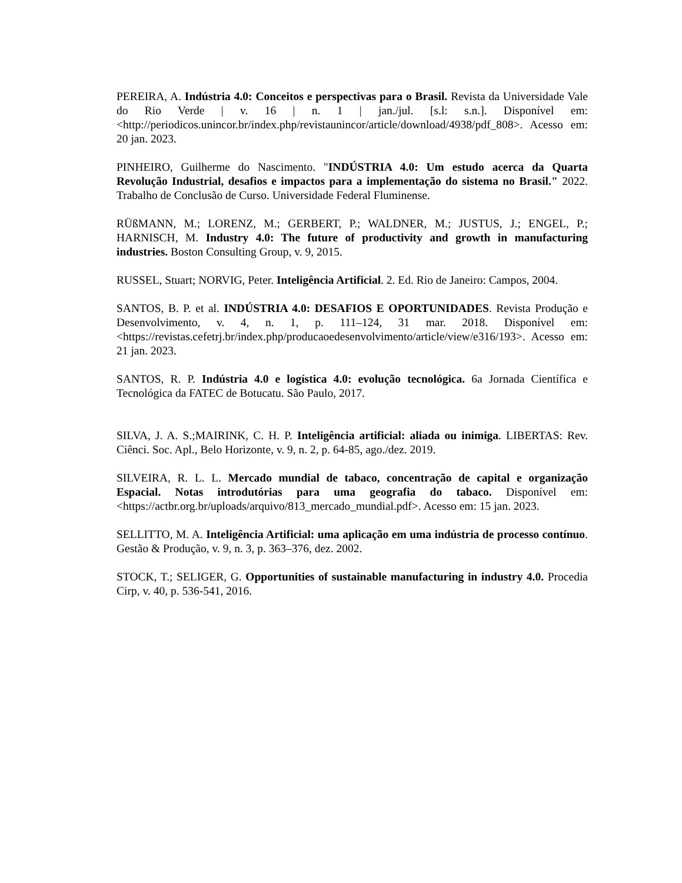PEREIRA, A. Indústria 4.0: Conceitos e perspectivas para o Brasil. Revista da Universidade Vale do Rio Verde | v. 16 | n. 1 | jan./jul. [s.l: s.n.]. Disponível em: <http://periodicos.unincor.br/index.php/revistaunincor/article/download/4938/pdf_808>. Acesso em: 20 jan. 2023.
PINHEIRO, Guilherme do Nascimento. "INDÚSTRIA 4.0: Um estudo acerca da Quarta Revolução Industrial, desafios e impactos para a implementação do sistema no Brasil." 2022. Trabalho de Conclusão de Curso. Universidade Federal Fluminense.
RÜßMANN, M.; LORENZ, M.; GERBERT, P.; WALDNER, M.; JUSTUS, J.; ENGEL, P.; HARNISCH, M. Industry 4.0: The future of productivity and growth in manufacturing industries. Boston Consulting Group, v. 9, 2015.
RUSSEL, Stuart; NORVIG, Peter. Inteligência Artificial. 2. Ed. Rio de Janeiro: Campos, 2004.
SANTOS, B. P. et al. INDÚSTRIA 4.0: DESAFIOS E OPORTUNIDADES. Revista Produção e Desenvolvimento, v. 4, n. 1, p. 111–124, 31 mar. 2018. Disponível em: <https://revistas.cefetrj.br/index.php/producaoedesenvolvimento/article/view/e316/193>. Acesso em: 21 jan. 2023.
SANTOS, R. P. Indústria 4.0 e logística 4.0: evolução tecnológica. 6a Jornada Científica e Tecnológica da FATEC de Botucatu. São Paulo, 2017.
SILVA, J. A. S.;MAIRINK, C. H. P. Inteligência artificial: aliada ou inimiga. LIBERTAS: Rev. Ciênci. Soc. Apl., Belo Horizonte, v. 9, n. 2, p. 64-85, ago./dez. 2019.
SILVEIRA, R. L. L. Mercado mundial de tabaco, concentração de capital e organização Espacial. Notas introdutórias para uma geografia do tabaco. Disponível em: <https://actbr.org.br/uploads/arquivo/813_mercado_mundial.pdf>. Acesso em: 15 jan. 2023.
SELLITTO, M. A. Inteligência Artificial: uma aplicação em uma indústria de processo contínuo. Gestão & Produção, v. 9, n. 3, p. 363–376, dez. 2002.
STOCK, T.; SELIGER, G. Opportunities of sustainable manufacturing in industry 4.0. Procedia Cirp, v. 40, p. 536-541, 2016.